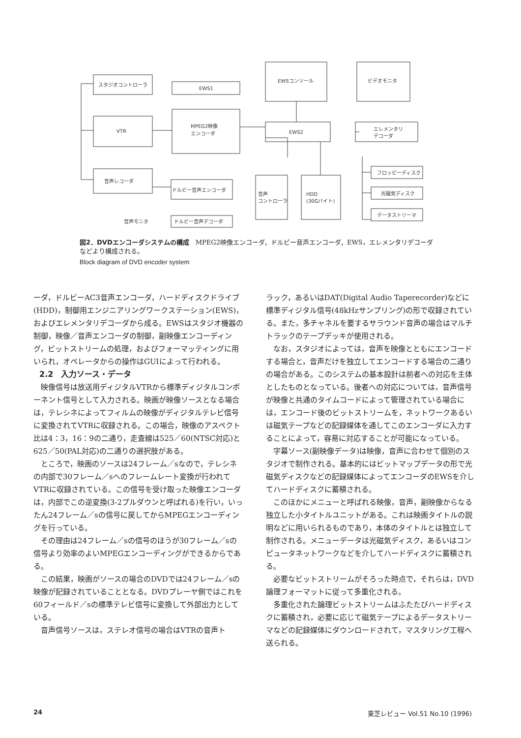スタジオコントローラ
EWS1
VTR
MPEG2映像
エンコーダ
音声レコーダ
ドルビー音声エンコーダ
ドルビー音声デコーダ
音声モニタ
EWSコンソール
EWS2
音声
コントローラ
HDD
(30Gバイト)
ビデオモニタ
エレメンタリ
デコーダ
フロッピーディスク
光磁気ディスク
データストリーマ
図2．DVDエンコーダシステムの構成　MPEG2映像エンコーダ，ドルビー音声エンコーダ，EWS，エレメンタリデコーダなどより構成される。
Block diagram of DVD encoder system
ーダ，ドルビーAC3音声エンコーダ，ハードディスクドライブ(HDD)，制御用エンジニアリングワークステーション(EWS)，およびエレメンタリデコーダから成る。EWSはスタジオ機器の制御，映像／音声エンコーダの制御，副映像エンコーディング，ビットストリームの処理，およびフォーマッティングに用いられ，オペレータからの操作はGUIによって行われる。
2.2　入力ソース・データ
映像信号は放送用ディジタルVTRから標準ディジタルコンポーネント信号として入力される。映画が映像ソースとなる場合は，テレシネによってフィルムの映像がディジタルテレビ信号に変換されてVTRに収録される。この場合，映像のアスペクト比は4：3，16：9の二通り，走査線は525／60(NTSC対応)と625／50(PAL対応)の二通りの選択肢がある。
ところで，映画のソースは24フレーム／sなので，テレシネの内部で30フレーム／sへのフレームレート変換が行われてVTRに収録されている。この信号を受け取った映像エンコーダは，内部でこの逆変換(3-2プルダウンと呼ばれる)を行い，いったん24フレーム／sの信号に戻してからMPEGエンコーディングを行っている。
その理由は24フレーム／sの信号のほうが30フレーム／sの信号より効率のよいMPEGエンコーディングができるからである。
この結果，映画がソースの場合のDVDでは24フレーム／sの映像が記録されていることとなる。DVDプレーヤ側ではこれを60フィールド／sの標準テレビ信号に変換して外部出力としている。
音声信号ソースは，ステレオ信号の場合はVTRの音声ト
ラック，あるいはDAT(Digital Audio Taperecorder)などに標準ディジタル信号(48kHzサンプリング)の形で収録されている。また，多チャネルを要するサラウンド音声の場合はマルチトラックのテープデッキが使用される。
なお，スタジオによっては，音声を映像とともにエンコードする場合と，音声だけを独立してエンコードする場合の二通りの場合がある。このシステムの基本設計は前者への対応を主体としたものとなっている。後者への対応については，音声信号が映像と共通のタイムコードによって管理されている場合には，エンコード後のビットストリームを，ネットワークあるいは磁気テープなどの記録媒体を通してこのエンコーダに入力することによって，容易に対応することが可能になっている。
字幕ソース(副映像データ)は映像，音声に合わせて個別のスタジオで制作される。基本的にはビットマップデータの形で光磁気ディスクなどの記録媒体によってエンコーダのEWSを介してハードディスクに蓄積される。
このほかにメニューと呼ばれる映像，音声，副映像からなる独立した小タイトルユニットがある。これは映画タイトルの説明などに用いられるものであり，本体のタイトルとは独立して制作される。メニューデータは光磁気ディスク，あるいはコンピュータネットワークなどを介してハードディスクに蓄積される。
必要なビットストリームがそろった時点で，それらは，DVD論理フォーマットに従って多重化される。
多重化された論理ビットストリームはふたたびハードディスクに蓄積され，必要に応じて磁気テープによるデータストリーマなどの記録媒体にダウンロードされて，マスタリング工程へ送られる。
24 東芝レビュー Vol.51 No.10 (1996)